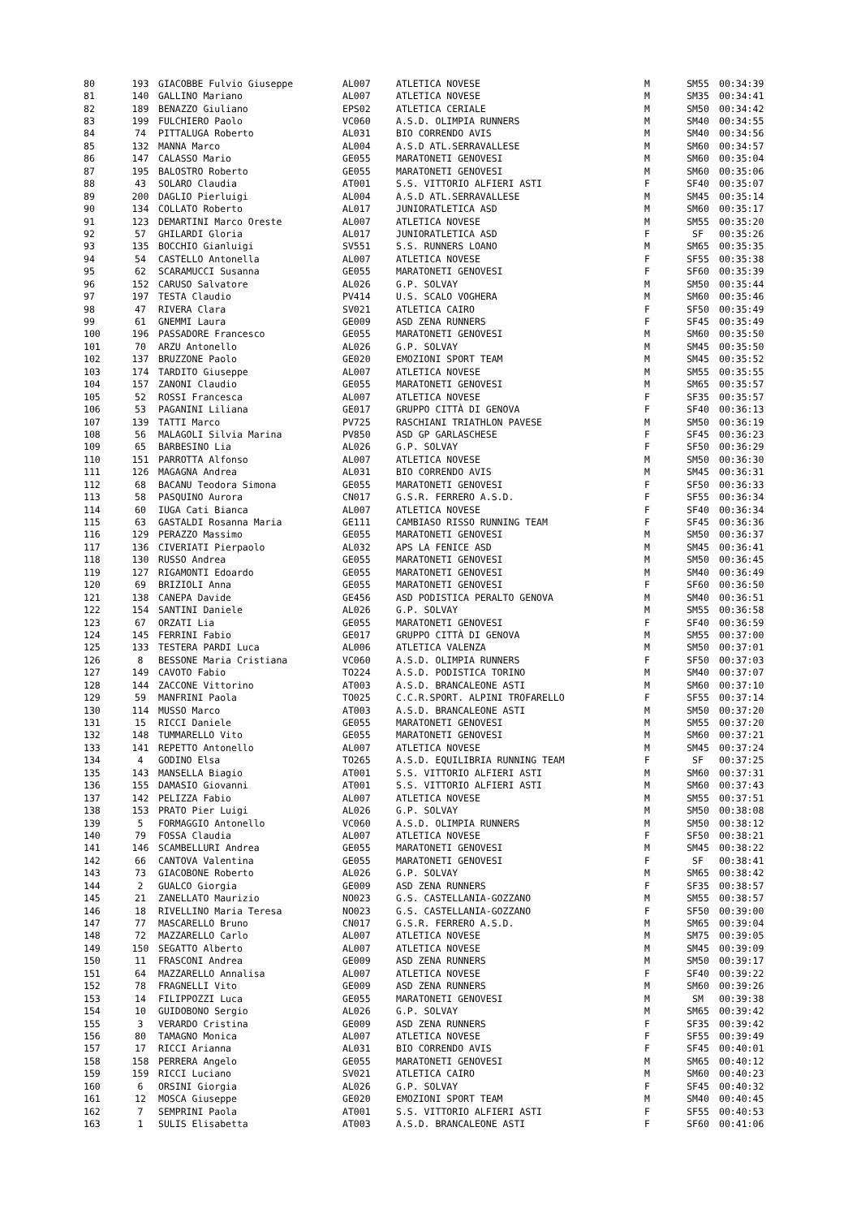| 80 | 193 | GIACOBBE Fulvio Giuseppe | AL007 | ATLETICA NOVESE | M | SM55 | 00:34:39 |
| 81 | 140 | GALLINO Mariano | AL007 | ATLETICA NOVESE | M | SM35 | 00:34:41 |
| 82 | 189 | BENAZZO Giuliano | EPS02 | ATLETICA CERIALE | M | SM50 | 00:34:42 |
| 83 | 199 | FULCHIERO Paolo | VC060 | A.S.D. OLIMPIA RUNNERS | M | SM40 | 00:34:55 |
| 84 | 74 | PITTALUGA Roberto | AL031 | BIO CORRENDO AVIS | M | SM40 | 00:34:56 |
| 85 | 132 | MANNA Marco | AL004 | A.S.D ATL.SERRAVALLESE | M | SM60 | 00:34:57 |
| 86 | 147 | CALASSO Mario | GE055 | MARATONETI GENOVESI | M | SM60 | 00:35:04 |
| 87 | 195 | BALOSTRO Roberto | GE055 | MARATONETI GENOVESI | M | SM60 | 00:35:06 |
| 88 | 43 | SOLARO Claudia | AT001 | S.S. VITTORIO ALFIERI ASTI | F | SF40 | 00:35:07 |
| 89 | 200 | DAGLIO Pierluigi | AL004 | A.S.D ATL.SERRAVALLESE | M | SM45 | 00:35:14 |
| 90 | 134 | COLLATO Roberto | AL017 | JUNIORATLETICA ASD | M | SM60 | 00:35:17 |
| 91 | 123 | DEMARTINI Marco Oreste | AL007 | ATLETICA NOVESE | M | SM55 | 00:35:20 |
| 92 | 57 | GHILARDI Gloria | AL017 | JUNIORATLETICA ASD | F | SF | 00:35:26 |
| 93 | 135 | BOCCHIO Gianluigi | SV551 | S.S. RUNNERS LOANO | M | SM65 | 00:35:35 |
| 94 | 54 | CASTELLO Antonella | AL007 | ATLETICA NOVESE | F | SF55 | 00:35:38 |
| 95 | 62 | SCARAMUCCI Susanna | GE055 | MARATONETI GENOVESI | F | SF60 | 00:35:39 |
| 96 | 152 | CARUSO Salvatore | AL026 | G.P. SOLVAY | M | SM50 | 00:35:44 |
| 97 | 197 | TESTA Claudio | PV414 | U.S. SCALO VOGHERA | M | SM60 | 00:35:46 |
| 98 | 47 | RIVERA Clara | SV021 | ATLETICA CAIRO | F | SF50 | 00:35:49 |
| 99 | 61 | GNEMMI Laura | GE009 | ASD ZENA RUNNERS | F | SF45 | 00:35:49 |
| 100 | 196 | PASSADORE Francesco | GE055 | MARATONETI GENOVESI | M | SM60 | 00:35:50 |
| 101 | 70 | ARZU Antonello | AL026 | G.P. SOLVAY | M | SM45 | 00:35:50 |
| 102 | 137 | BRUZZONE Paolo | GE020 | EMOZIONI SPORT TEAM | M | SM45 | 00:35:52 |
| 103 | 174 | TARDITO Giuseppe | AL007 | ATLETICA NOVESE | M | SM55 | 00:35:55 |
| 104 | 157 | ZANONI Claudio | GE055 | MARATONETI GENOVESI | M | SM65 | 00:35:57 |
| 105 | 52 | ROSSI Francesca | AL007 | ATLETICA NOVESE | F | SF35 | 00:35:57 |
| 106 | 53 | PAGANINI Liliana | GE017 | GRUPPO CITTÀ DI GENOVA | F | SF40 | 00:36:13 |
| 107 | 139 | TATTI Marco | PV725 | RASCHIANI TRIATHLON PAVESE | M | SM50 | 00:36:19 |
| 108 | 56 | MALAGOLI Silvia Marina | PV850 | ASD GP GARLASCHESE | F | SF45 | 00:36:23 |
| 109 | 65 | BARBESINO Lia | AL026 | G.P. SOLVAY | F | SF50 | 00:36:29 |
| 110 | 151 | PARROTTA Alfonso | AL007 | ATLETICA NOVESE | M | SM50 | 00:36:30 |
| 111 | 126 | MAGAGNA Andrea | AL031 | BIO CORRENDO AVIS | M | SM45 | 00:36:31 |
| 112 | 68 | BACANU Teodora Simona | GE055 | MARATONETI GENOVESI | F | SF50 | 00:36:33 |
| 113 | 58 | PASQUINO Aurora | CN017 | G.S.R. FERRERO A.S.D. | F | SF55 | 00:36:34 |
| 114 | 60 | IUGA Cati Bianca | AL007 | ATLETICA NOVESE | F | SF40 | 00:36:34 |
| 115 | 63 | GASTALDI Rosanna Maria | GE111 | CAMBIASO RISSO RUNNING TEAM | F | SF45 | 00:36:36 |
| 116 | 129 | PERAZZO Massimo | GE055 | MARATONETI GENOVESI | M | SM50 | 00:36:37 |
| 117 | 136 | CIVERIATI Pierpaolo | AL032 | APS LA FENICE ASD | M | SM45 | 00:36:41 |
| 118 | 130 | RUSSO Andrea | GE055 | MARATONETI GENOVESI | M | SM50 | 00:36:45 |
| 119 | 127 | RIGAMONTI Edoardo | GE055 | MARATONETI GENOVESI | M | SM40 | 00:36:49 |
| 120 | 69 | BRIZIOLI Anna | GE055 | MARATONETI GENOVESI | F | SF60 | 00:36:50 |
| 121 | 138 | CANEPA Davide | GE456 | ASD PODISTICA PERALTO GENOVA | M | SM40 | 00:36:51 |
| 122 | 154 | SANTINI Daniele | AL026 | G.P. SOLVAY | M | SM55 | 00:36:58 |
| 123 | 67 | ORZATI Lia | GE055 | MARATONETI GENOVESI | F | SF40 | 00:36:59 |
| 124 | 145 | FERRINI Fabio | GE017 | GRUPPO CITTÀ DI GENOVA | M | SM55 | 00:37:00 |
| 125 | 133 | TESTERA PARDI Luca | AL006 | ATLETICA VALENZA | M | SM50 | 00:37:01 |
| 126 | 8 | BESSONE Maria Cristiana | VC060 | A.S.D. OLIMPIA RUNNERS | F | SF50 | 00:37:03 |
| 127 | 149 | CAVOTO Fabio | TO224 | A.S.D. PODISTICA TORINO | M | SM40 | 00:37:07 |
| 128 | 144 | ZACCONE Vittorino | AT003 | A.S.D. BRANCALEONE ASTI | M | SM60 | 00:37:10 |
| 129 | 59 | MANFRINI Paola | TO025 | C.C.R.SPORT. ALPINI TROFARELLO | F | SF55 | 00:37:14 |
| 130 | 114 | MUSSO Marco | AT003 | A.S.D. BRANCALEONE ASTI | M | SM50 | 00:37:20 |
| 131 | 15 | RICCI Daniele | GE055 | MARATONETI GENOVESI | M | SM55 | 00:37:20 |
| 132 | 148 | TUMMARELLO Vito | GE055 | MARATONETI GENOVESI | M | SM60 | 00:37:21 |
| 133 | 141 | REPETTO Antonello | AL007 | ATLETICA NOVESE | M | SM45 | 00:37:24 |
| 134 | 4 | GODINO Elsa | TO265 | A.S.D. EQUILIBRIA RUNNING TEAM | F | SF | 00:37:25 |
| 135 | 143 | MANSELLA Biagio | AT001 | S.S. VITTORIO ALFIERI ASTI | M | SM60 | 00:37:31 |
| 136 | 155 | DAMASIO Giovanni | AT001 | S.S. VITTORIO ALFIERI ASTI | M | SM60 | 00:37:43 |
| 137 | 142 | PELIZZA Fabio | AL007 | ATLETICA NOVESE | M | SM55 | 00:37:51 |
| 138 | 153 | PRATO Pier Luigi | AL026 | G.P. SOLVAY | M | SM50 | 00:38:08 |
| 139 | 5 | FORMAGGIO Antonello | VC060 | A.S.D. OLIMPIA RUNNERS | M | SM50 | 00:38:12 |
| 140 | 79 | FOSSA Claudia | AL007 | ATLETICA NOVESE | F | SF50 | 00:38:21 |
| 141 | 146 | SCAMBELLURI Andrea | GE055 | MARATONETI GENOVESI | M | SM45 | 00:38:22 |
| 142 | 66 | CANTOVA Valentina | GE055 | MARATONETI GENOVESI | F | SF | 00:38:41 |
| 143 | 73 | GIACOBONE Roberto | AL026 | G.P. SOLVAY | M | SM65 | 00:38:42 |
| 144 | 2 | GUALCO Giorgia | GE009 | ASD ZENA RUNNERS | F | SF35 | 00:38:57 |
| 145 | 21 | ZANELLATO Maurizio | NO023 | G.S. CASTELLANIA-GOZZANO | M | SM55 | 00:38:57 |
| 146 | 18 | RIVELLINO Maria Teresa | NO023 | G.S. CASTELLANIA-GOZZANO | F | SF50 | 00:39:00 |
| 147 | 77 | MASCARELLO Bruno | CN017 | G.S.R. FERRERO A.S.D. | M | SM65 | 00:39:04 |
| 148 | 72 | MAZZARELLO Carlo | AL007 | ATLETICA NOVESE | M | SM75 | 00:39:05 |
| 149 | 150 | SEGATTO Alberto | AL007 | ATLETICA NOVESE | M | SM45 | 00:39:09 |
| 150 | 11 | FRASCONI Andrea | GE009 | ASD ZENA RUNNERS | M | SM50 | 00:39:17 |
| 151 | 64 | MAZZARELLO Annalisa | AL007 | ATLETICA NOVESE | F | SF40 | 00:39:22 |
| 152 | 78 | FRAGNELLI Vito | GE009 | ASD ZENA RUNNERS | M | SM60 | 00:39:26 |
| 153 | 14 | FILIPPOZZI Luca | GE055 | MARATONETI GENOVESI | M | SM | 00:39:38 |
| 154 | 10 | GUIDOBONO Sergio | AL026 | G.P. SOLVAY | M | SM65 | 00:39:42 |
| 155 | 3 | VERARDO Cristina | GE009 | ASD ZENA RUNNERS | F | SF35 | 00:39:42 |
| 156 | 80 | TAMAGNO Monica | AL007 | ATLETICA NOVESE | F | SF55 | 00:39:49 |
| 157 | 17 | RICCI Arianna | AL031 | BIO CORRENDO AVIS | F | SF45 | 00:40:01 |
| 158 | 158 | PERRERA Angelo | GE055 | MARATONETI GENOVESI | M | SM65 | 00:40:12 |
| 159 | 159 | RICCI Luciano | SV021 | ATLETICA CAIRO | M | SM60 | 00:40:23 |
| 160 | 6 | ORSINI Giorgia | AL026 | G.P. SOLVAY | F | SF45 | 00:40:32 |
| 161 | 12 | MOSCA Giuseppe | GE020 | EMOZIONI SPORT TEAM | M | SM40 | 00:40:45 |
| 162 | 7 | SEMPRINI Paola | AT001 | S.S. VITTORIO ALFIERI ASTI | F | SF55 | 00:40:53 |
| 163 | 1 | SULIS Elisabetta | AT003 | A.S.D. BRANCALEONE ASTI | F | SF60 | 00:41:06 |